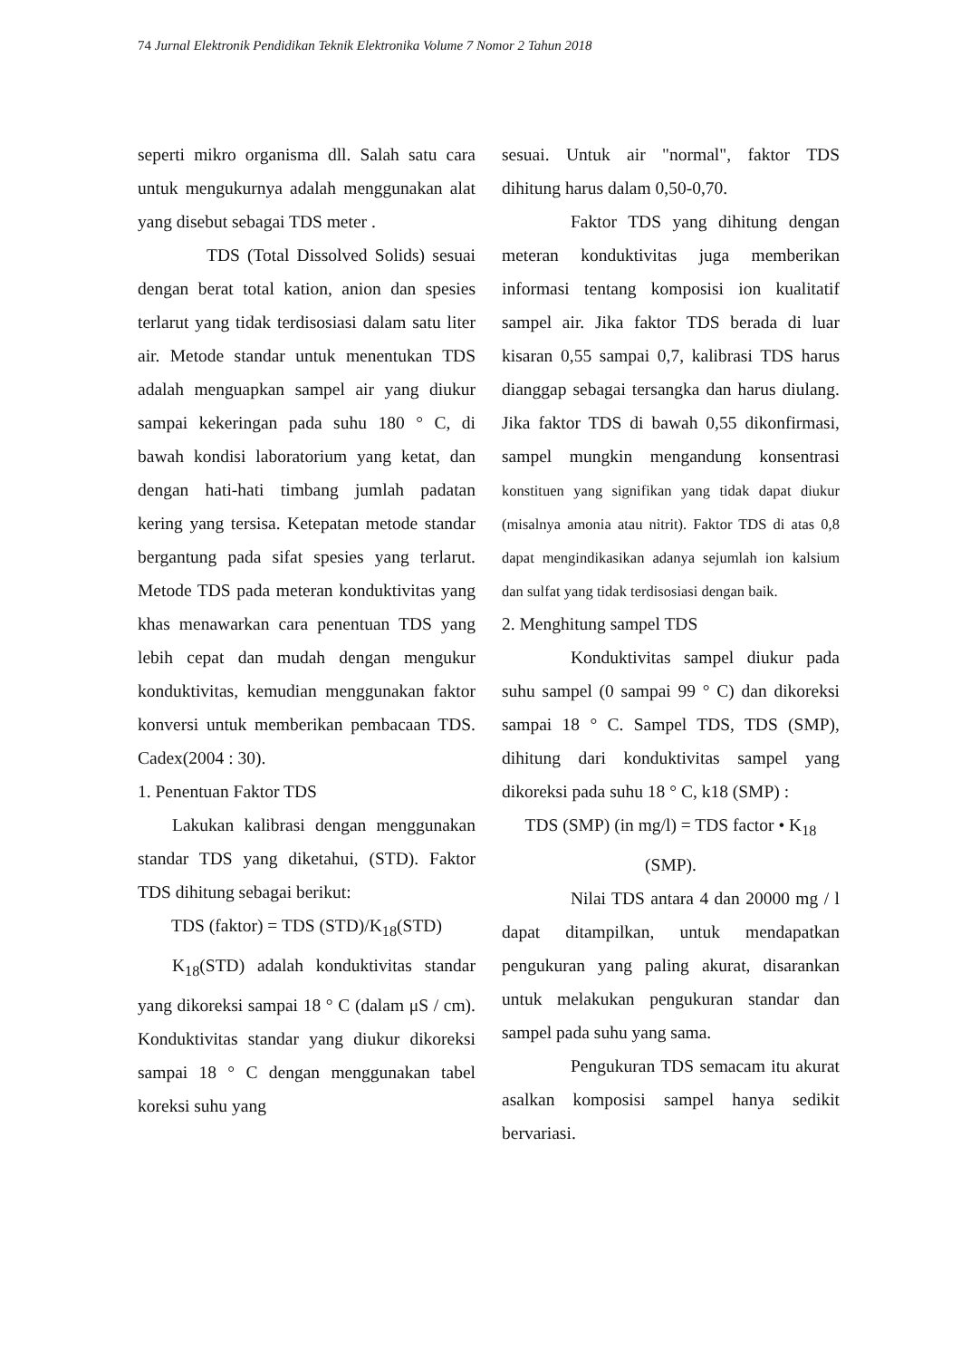74 Jurnal Elektronik Pendidikan Teknik Elektronika Volume 7 Nomor 2 Tahun 2018
seperti mikro organisma dll. Salah satu cara untuk mengukurnya adalah menggunakan alat yang disebut sebagai TDS meter .
TDS (Total Dissolved Solids) sesuai dengan berat total kation, anion dan spesies terlarut yang tidak terdisosiasi dalam satu liter air. Metode standar untuk menentukan TDS adalah menguapkan sampel air yang diukur sampai kekeringan pada suhu 180 ° C, di bawah kondisi laboratorium yang ketat, dan dengan hati-hati timbang jumlah padatan kering yang tersisa. Ketepatan metode standar bergantung pada sifat spesies yang terlarut. Metode TDS pada meteran konduktivitas yang khas menawarkan cara penentuan TDS yang lebih cepat dan mudah dengan mengukur konduktivitas, kemudian menggunakan faktor konversi untuk memberikan pembacaan TDS. Cadex(2004 : 30).
1. Penentuan Faktor TDS
Lakukan kalibrasi dengan menggunakan standar TDS yang diketahui, (STD). Faktor TDS dihitung sebagai berikut:
TDS (faktor) = TDS (STD)/K<sub>18</sub>(STD)
K<sub>18</sub>(STD) adalah konduktivitas standar yang dikoreksi sampai 18 ° C (dalam μS / cm). Konduktivitas standar yang diukur dikoreksi sampai 18 ° C dengan menggunakan tabel koreksi suhu yang
sesuai. Untuk air "normal", faktor TDS dihitung harus dalam 0,50-0,70.
Faktor TDS yang dihitung dengan meteran konduktivitas juga memberikan informasi tentang komposisi ion kualitatif sampel air. Jika faktor TDS berada di luar kisaran 0,55 sampai 0,7, kalibrasi TDS harus dianggap sebagai tersangka dan harus diulang. Jika faktor TDS di bawah 0,55 dikonfirmasi, sampel mungkin mengandung konsentrasi konstituen yang signifikan yang tidak dapat diukur (misalnya amonia atau nitrit). Faktor TDS di atas 0,8 dapat mengindikasikan adanya sejumlah ion kalsium dan sulfat yang tidak terdisosiasi dengan baik.
2. Menghitung sampel TDS
Konduktivitas sampel diukur pada suhu sampel (0 sampai 99 ° C) dan dikoreksi sampai 18 ° C. Sampel TDS, TDS (SMP), dihitung dari konduktivitas sampel yang dikoreksi pada suhu 18 ° C, k18 (SMP) :
TDS (SMP) (in mg/l) = TDS factor • K<sub>18</sub>
(SMP).
Nilai TDS antara 4 dan 20000 mg / l dapat ditampilkan, untuk mendapatkan pengukuran yang paling akurat, disarankan untuk melakukan pengukuran standar dan sampel pada suhu yang sama.
Pengukuran TDS semacam itu akurat asalkan komposisi sampel hanya sedikit bervariasi.